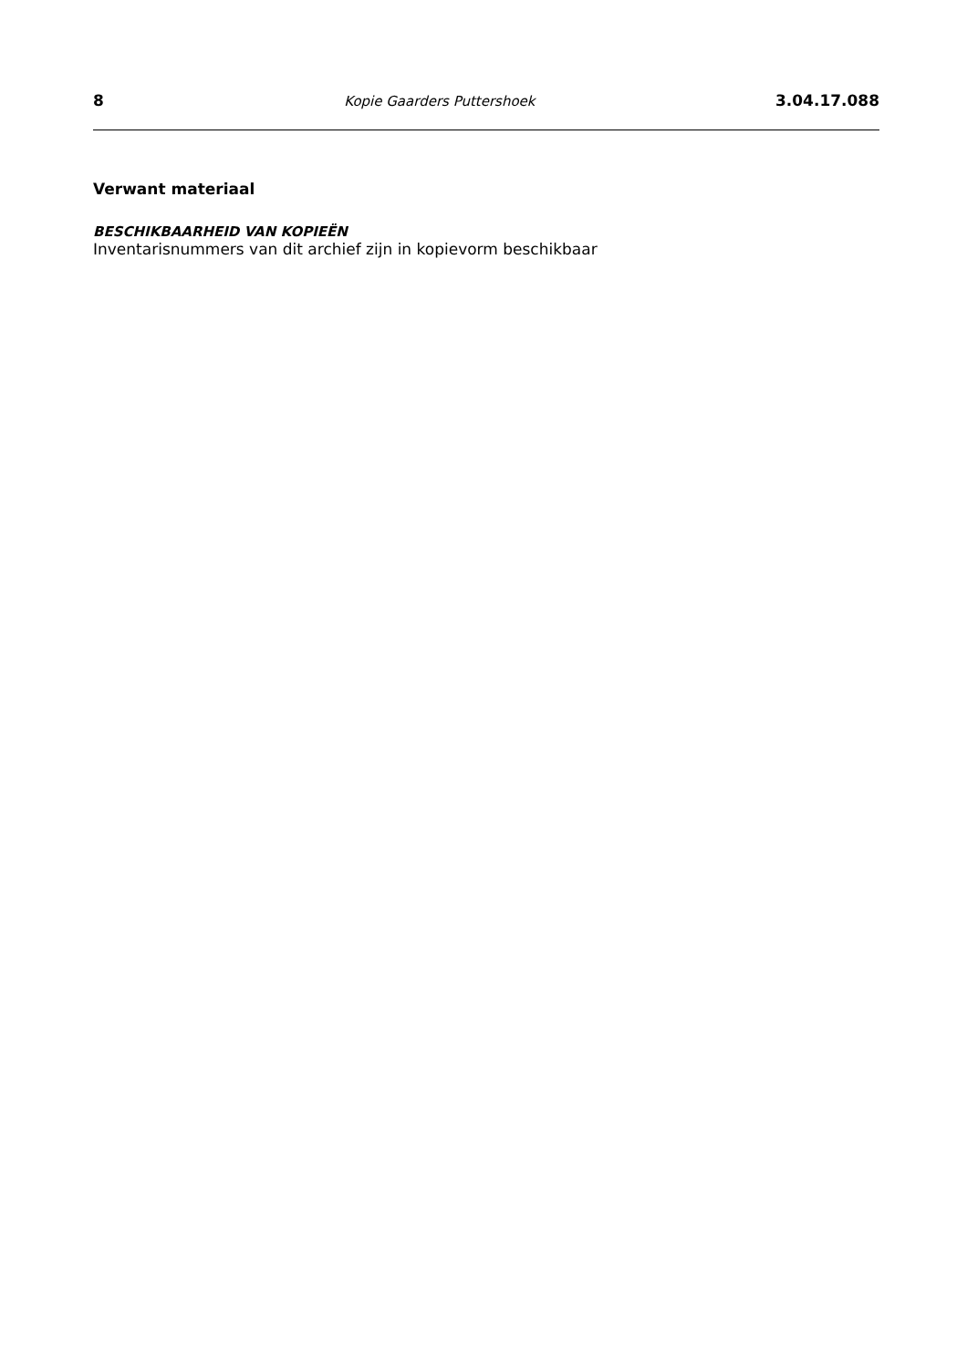8 Kopie Gaarders Puttershoek 3.04.17.088
Verwant materiaal
BESCHIKBAARHEID VAN KOPIEËN
Inventarisnummers van dit archief zijn in kopievorm beschikbaar